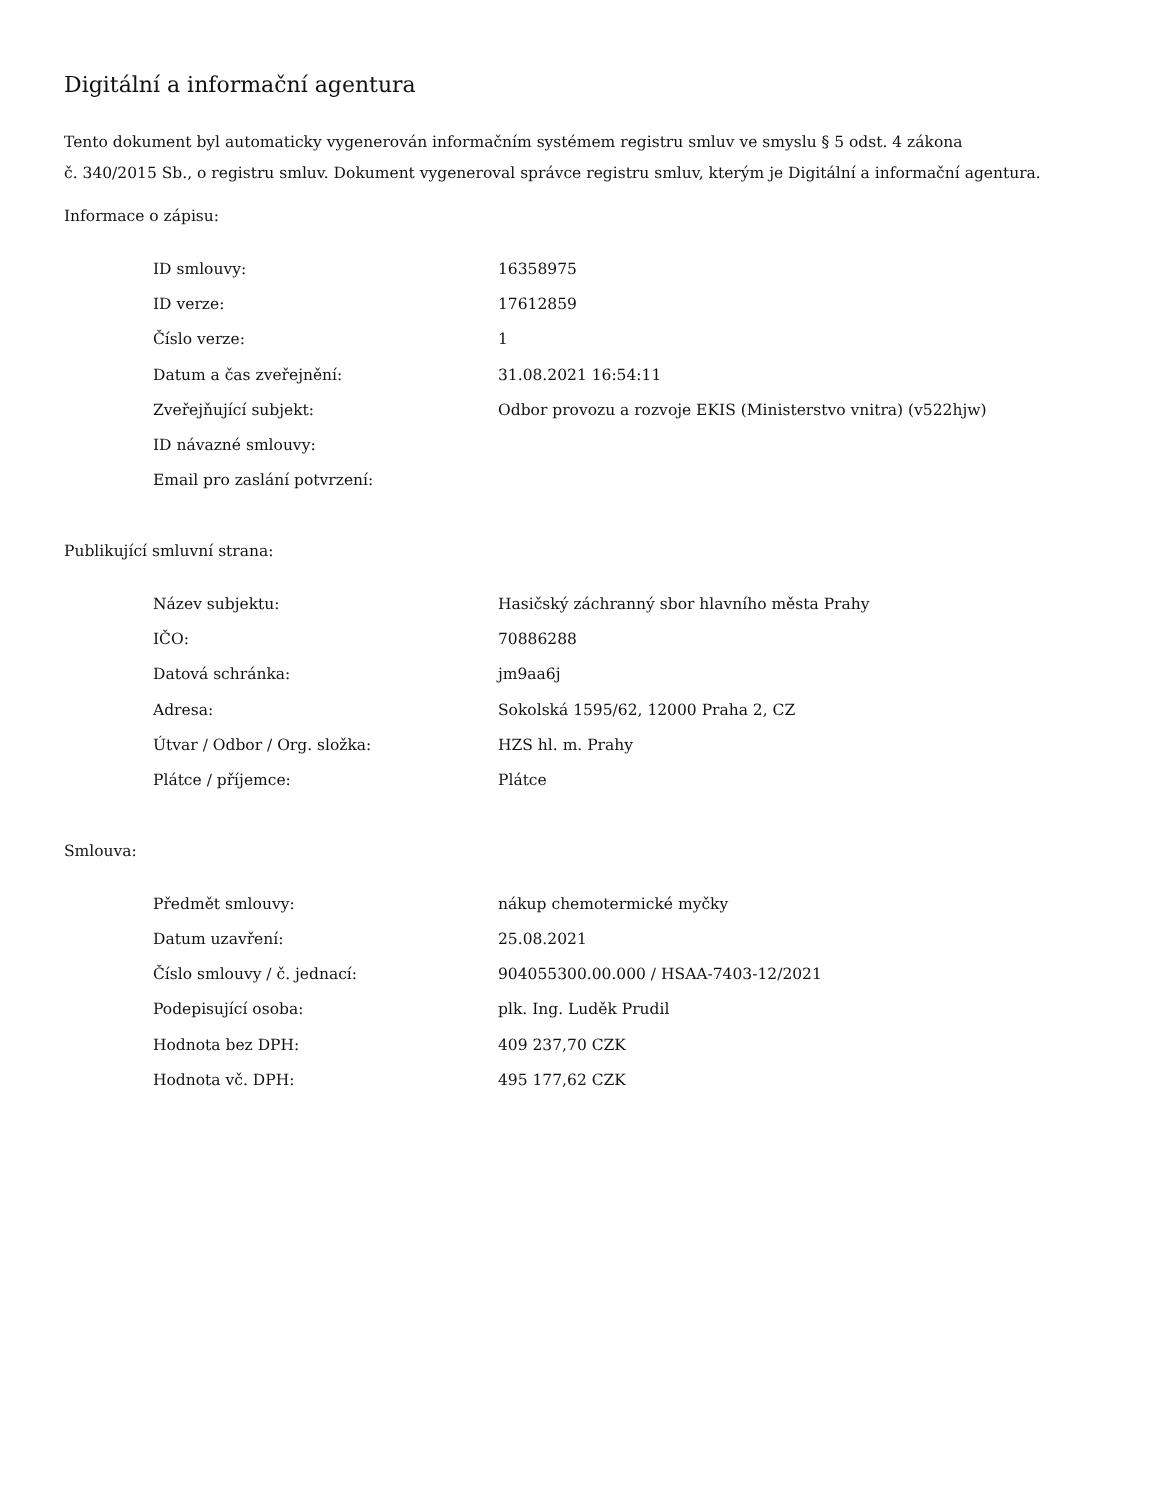Digitální a informační agentura
Tento dokument byl automaticky vygenerován informačním systémem registru smluv ve smyslu § 5 odst. 4 zákona
č. 340/2015 Sb., o registru smluv. Dokument vygeneroval správce registru smluv, kterým je Digitální a informační agentura.
Informace o zápisu:
| ID smlouvy: | 16358975 |
| ID verze: | 17612859 |
| Číslo verze: | 1 |
| Datum a čas zveřejnění: | 31.08.2021 16:54:11 |
| Zveřejňující subjekt: | Odbor provozu a rozvoje EKIS (Ministerstvo vnitra) (v522hjw) |
| ID návazné smlouvy: | |
| Email pro zaslání potvrzení: | |
Publikující smluvní strana:
| Název subjektu: | Hasičský záchranný sbor hlavního města Prahy |
| IČO: | 70886288 |
| Datová schránka: | jm9aa6j |
| Adresa: | Sokolská 1595/62, 12000 Praha 2, CZ |
| Útvar / Odbor / Org. složka: | HZS hl. m. Prahy |
| Plátce / příjemce: | Plátce |
Smlouva:
| Předmět smlouvy: | nákup chemotermické myčky |
| Datum uzavření: | 25.08.2021 |
| Číslo smlouvy / č. jednací: | 904055300.00.000 / HSAA-7403-12/2021 |
| Podepisující osoba: | plk. Ing. Luděk Prudil |
| Hodnota bez DPH: | 409 237,70 CZK |
| Hodnota vč. DPH: | 495 177,62 CZK |